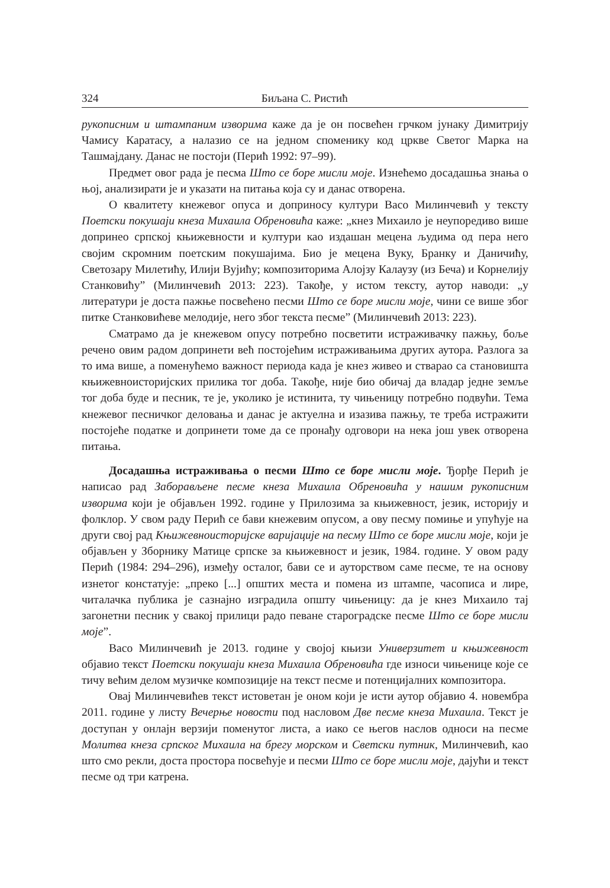324 Биљана С. Ристић
рукописним и штампаним изворима каже да је он посвећен грчком јунаку Димитрију Чамису Каратасу, а налазио се на једном споменику код цркве Светог Марка на Ташмајдану. Данас не постоји (Перић 1992: 97–99).
Предмет овог рада је песма Што се боре мисли моје. Изнећемо досадашња знања о њој, анализирати је и указати на питања која су и данас отворена.
О квалитету кнежевог опуса и доприносу култури Васо Милинчевић у тексту Поетски покушаји кнеза Михаила Обреновића каже: „кнез Михаило је неупоредиво више допринео српској књижевности и култури као издашан мецена људима од пера него својим скромним поетским покушајима. Био је мецена Вуку, Бранку и Даничићу, Светозару Милетићу, Илији Вујићу; композиторима Алојзу Калаузу (из Беча) и Корнелију Станковићу” (Милинчевић 2013: 223). Такође, у истом тексту, аутор наводи: „у литератури је доста пажње посвећено песми Што се боре мисли моје, чини се више због питке Станковићеве мелодије, него због текста песме” (Милинчевић 2013: 223).
Сматрамо да је кнежевом опусу потребно посветити истраживачку пажњу, боље речено овим радом допринети већ постојећим истраживањима других аутора. Разлога за то има више, а поменућемо важност периода када је кнез живео и стварао са становишта књижевноисторијских прилика тог доба. Такође, није био обичај да владар једне земље тог доба буде и песник, те је, уколико је истинита, ту чињеницу потребно подвући. Тема кнежевог песничког деловања и данас је актуелна и изазива пажњу, те треба истражити постојеће податке и допринети томе да се пронађу одговори на нека још увек отворена питања.
Досадашња истраживања о песми Што се боре мисли моје. Ђорђе Перић је написао рад Заборављене песме кнеза Михаила Обреновића у нашим рукописним изворима који је објављен 1992. године у Прилозима за књижевност, језик, историју и фолклор. У свом раду Перић се бави кнежевим опусом, а ову песму помиње и упућује на други свој рад Књижевноисторијске варијације на песму Што се боре мисли моје, који је објављен у Зборнику Матице српске за књижевност и језик, 1984. године. У овом раду Перић (1984: 294–296), између осталог, бави се и ауторством саме песме, те на основу изнетог констатује: „преко [...] општих места и помена из штампе, часописа и лире, читалачка публика је сазнајно изградила општу чињеницу: да је кнез Михаило тај загонетни песник у свакој прилици радо певане староградске песме Што се боре мисли моје”.
Васо Милинчевић је 2013. године у својој књизи Универзитет и књижевност објавио текст Поетски покушаји кнеза Михаила Обреновића где износи чињенице које се тичу већим делом музичке композиције на текст песме и потенцијалних композитора.
Овај Милинчевићев текст истоветан је оном који је исти аутор објавио 4. новембра 2011. године у листу Вечерње новости под насловом Две песме кнеза Михаила. Текст је доступан у онлајн верзији поменутог листа, а иако се његов наслов односи на песме Молитва кнеза српског Михаила на брегу морском и Светски путник, Милинчевић, као што смо рекли, доста простора посвећује и песми Што се боре мисли моје, дајући и текст песме од три катрена.